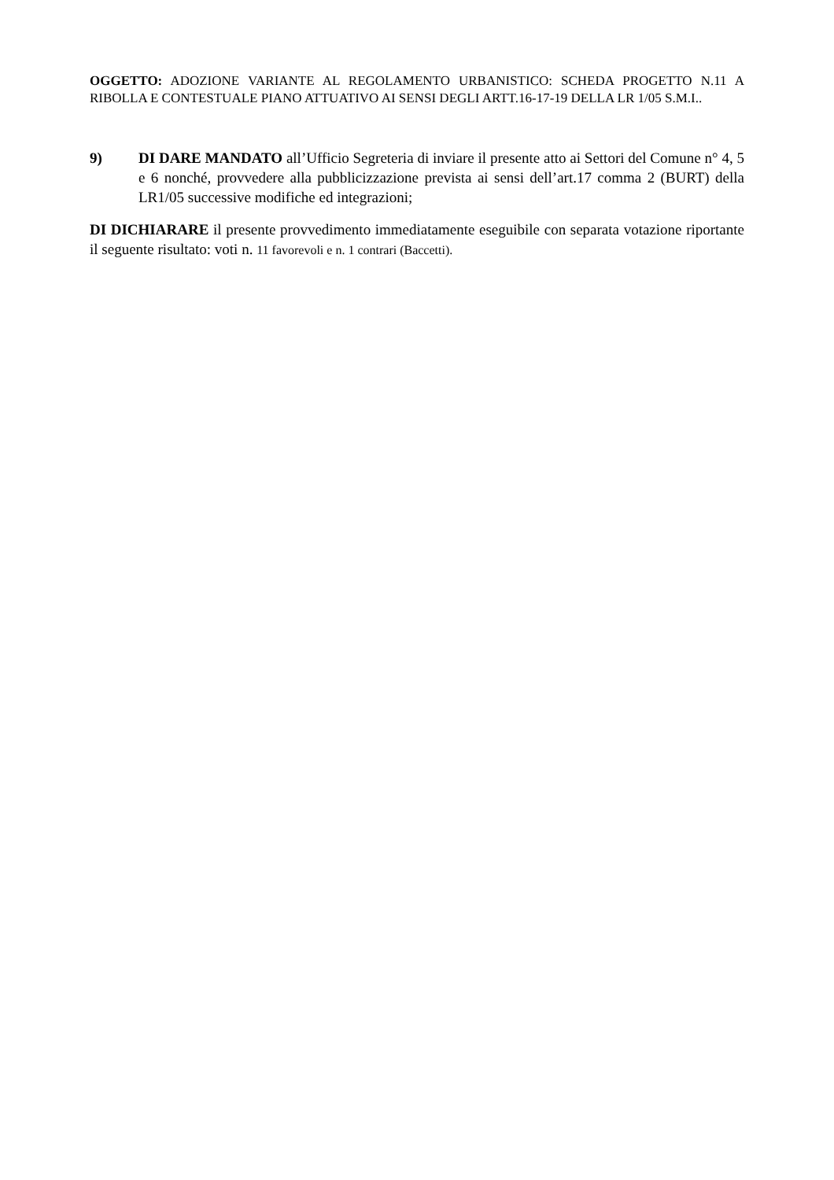OGGETTO: ADOZIONE VARIANTE AL REGOLAMENTO URBANISTICO: SCHEDA PROGETTO N.11 A RIBOLLA E CONTESTUALE PIANO ATTUATIVO AI SENSI DEGLI ARTT.16-17-19 DELLA LR 1/05 S.M.I..
9) DI DARE MANDATO all’Ufficio Segreteria di inviare il presente atto ai Settori del Comune n° 4, 5 e 6 nonché, provvedere alla pubblicizzazione prevista ai sensi dell’art.17 comma 2 (BURT) della LR1/05 successive modifiche ed integrazioni;
DI DICHIARARE il presente provvedimento immediatamente eseguibile con separata votazione riportante il seguente risultato: voti n. 11 favorevoli e n. 1 contrari (Baccetti).